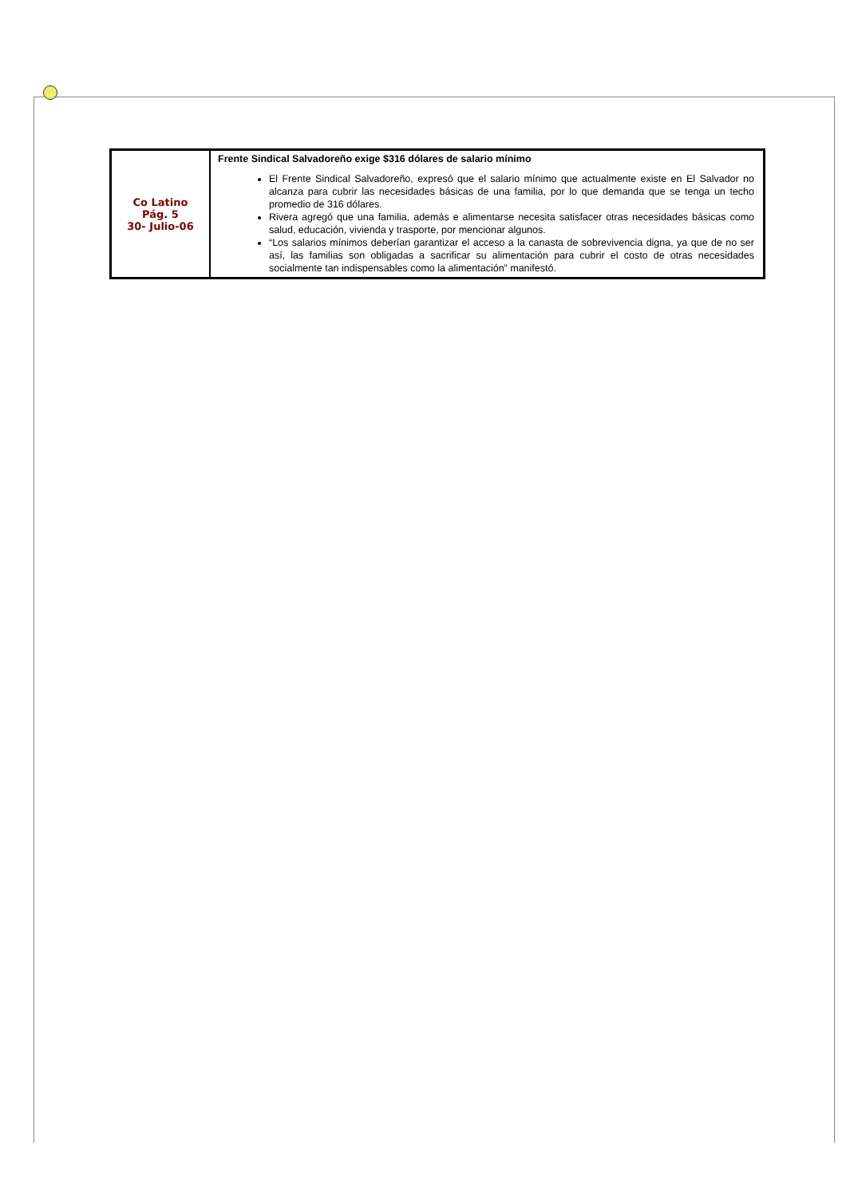| Co Latino Pág. 5 30- Julio-06 | Frente Sindical Salvadoreño exige $316 dólares de salario mínimo El Frente Sindical Salvadoreño, expresó que el salario mínimo que actualmente existe en El Salvador no alcanza para cubrir las necesidades básicas de una familia, por lo que demanda que se tenga un techo promedio de 316 dólares. Rivera agregó que una familia, además e alimentarse necesita satisfacer otras necesidades básicas como salud, educación, vivienda y trasporte, por mencionar algunos. “Los salarios mínimos deberían garantizar el acceso a la canasta de sobrevivencia digna, ya que de no ser así, las familias son obligadas a sacrificar su alimentación para cubrir el costo de otras necesidades socialmente tan indispensables como la alimentación” manifestó. |